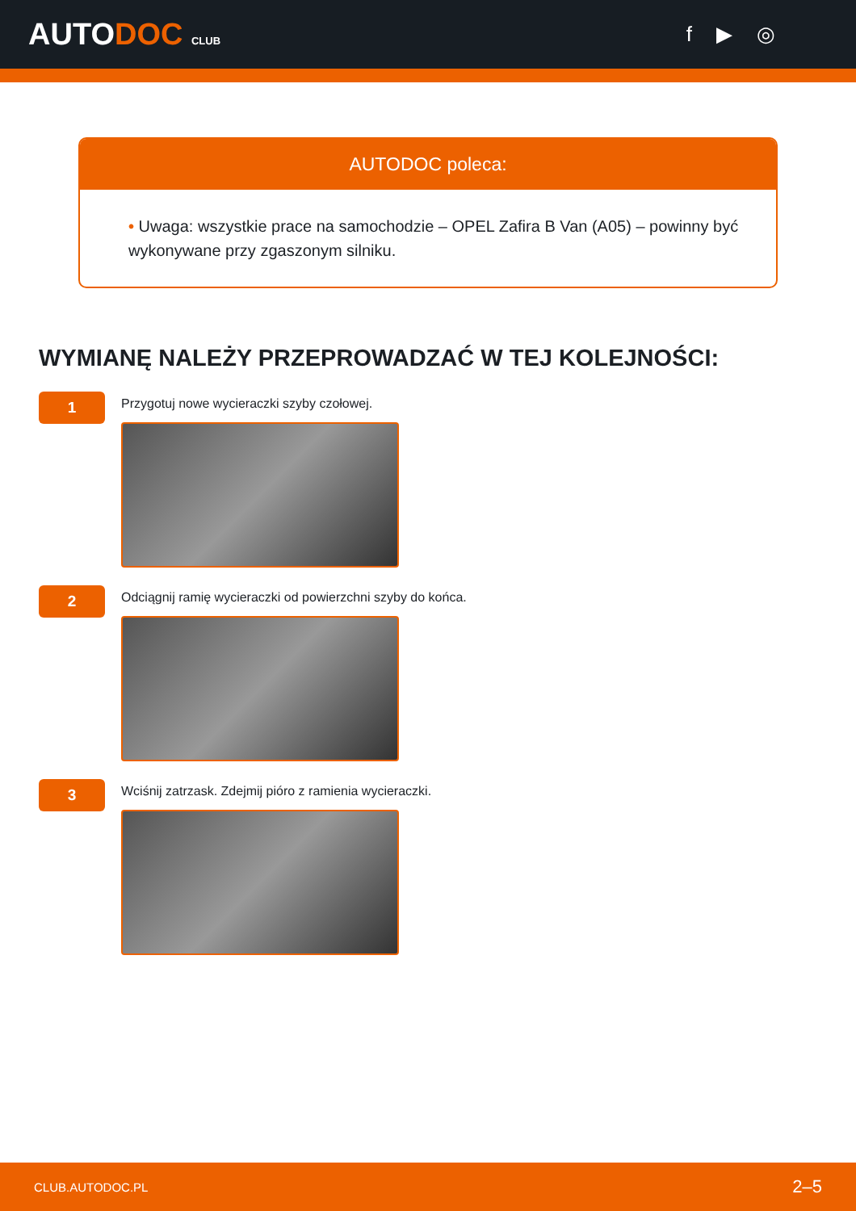AUTODOC CLUB
f ▶ ◎
AUTODOC poleca:
• Uwaga: wszystkie prace na samochodzie – OPEL Zafira B Van (A05) – powinny być wykonywane przy zgaszonym silniku.
WYMIANĘ NALEŻY PRZEPROWADZAĆ W TEJ KOLEJNOŚCI:
1
Przygotuj nowe wycieraczki szyby czołowej.
2
Odciągnij ramię wycieraczki od powierzchni szyby do końca.
3
Wciśnij zatrzask. Zdejmij pióro z ramienia wycieraczki.
CLUB.AUTODOC.PL 2–5